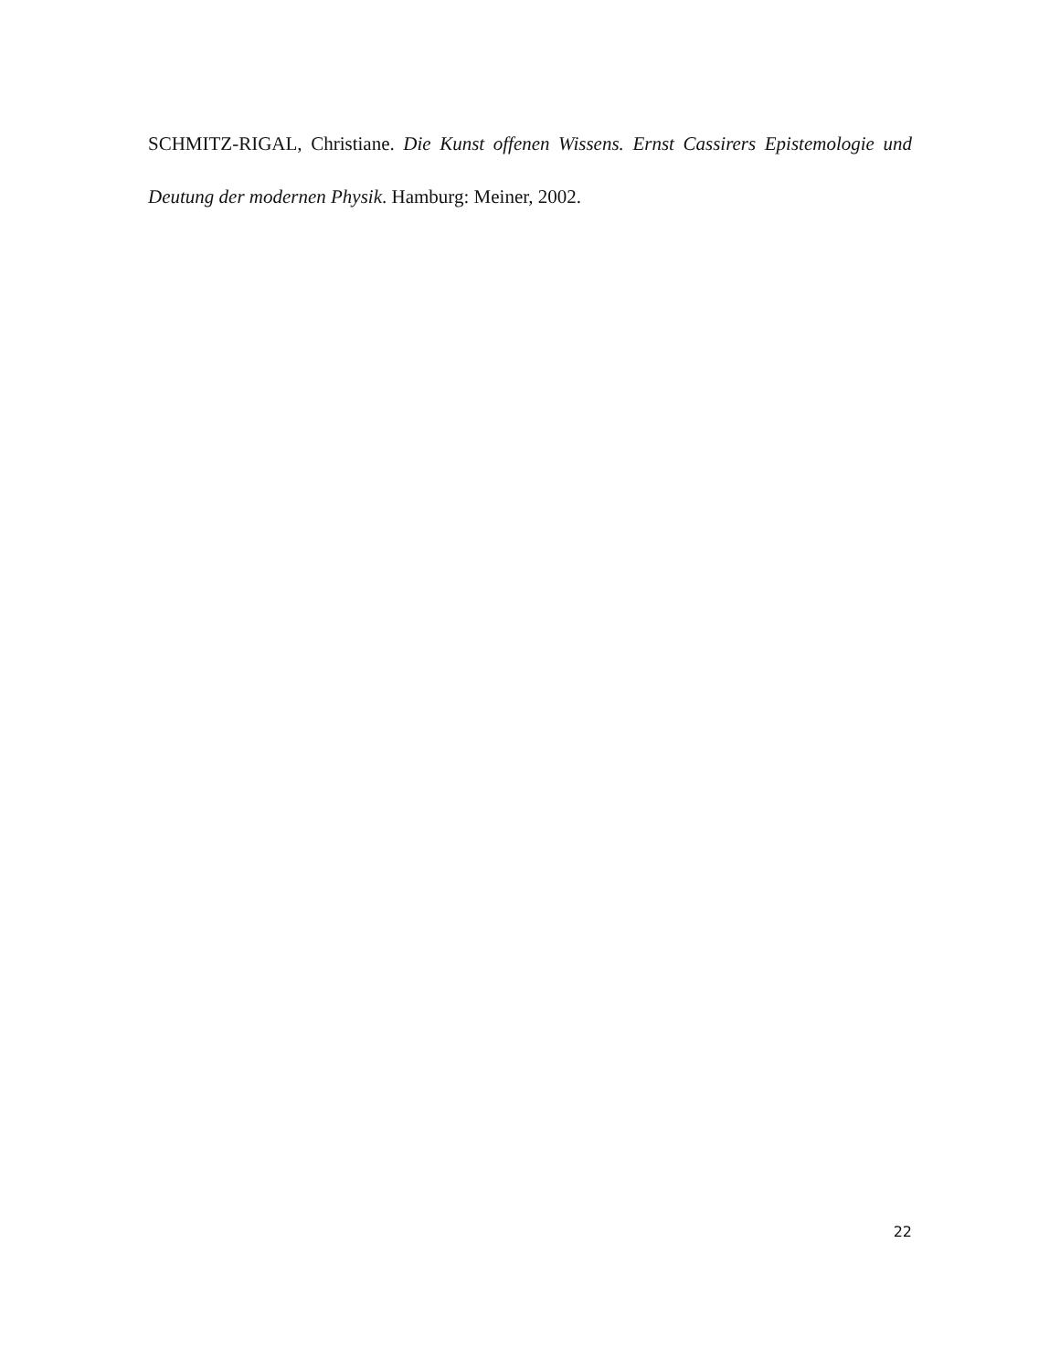SCHMITZ-RIGAL, Christiane. Die Kunst offenen Wissens. Ernst Cassirers Epistemologie und Deutung der modernen Physik. Hamburg: Meiner, 2002.
22